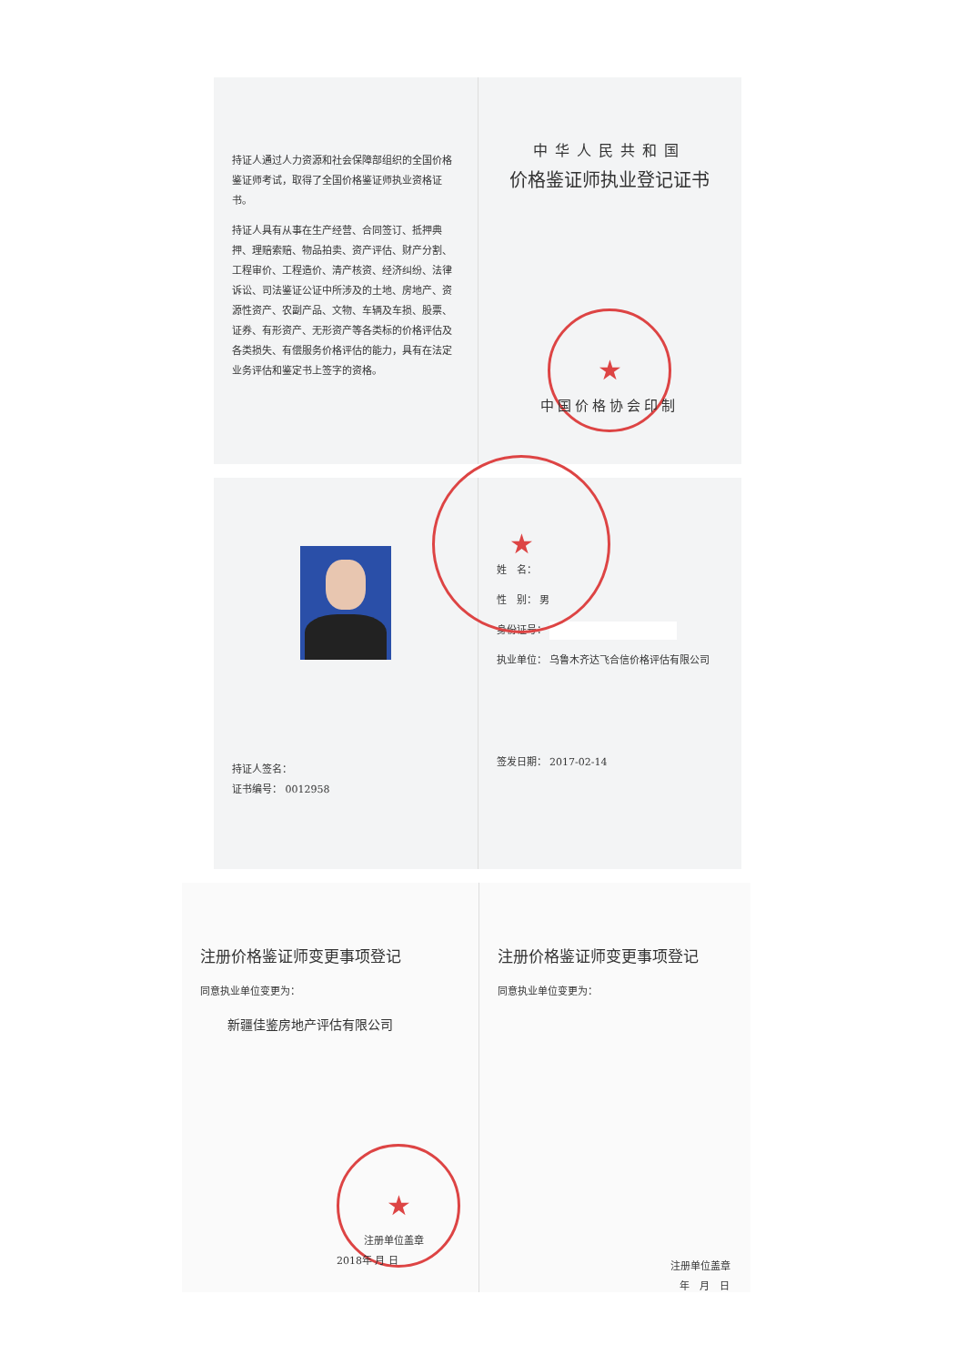持证人通过人力资源和社会保障部组织的全国价格鉴证师考试，取得了全国价格鉴证师执业资格证书。
持证人具有从事在生产经营、合同签订、抵押典押、理赔索赔、物品拍卖、资产评估、财产分割、工程审价、工程造价、清产核资、经济纠纷、法律诉讼、司法鉴证公证中所涉及的土地、房地产、资源性资产、农副产品、文物、车辆及车损、股票、证券、有形资产、无形资产等各类标的价格评估及各类损失、有偿服务价格评估的能力，具有在法定业务评估和鉴定书上签字的资格。
中华人民共和国
价格鉴证师执业登记证书
★
中国价格协会印制
持证人签名：
证书编号： 0012958
★
姓　名：
性　别： 男
身份证号：
执业单位： 乌鲁木齐达飞合信价格评估有限公司
签发日期： 2017-02-14
注册价格鉴证师变更事项登记
同意执业单位变更为：
新疆佳鉴房地产评估有限公司
★
注册单位盖章
2018年 月 日
注册价格鉴证师变更事项登记
同意执业单位变更为：
注册单位盖章
年　月　日